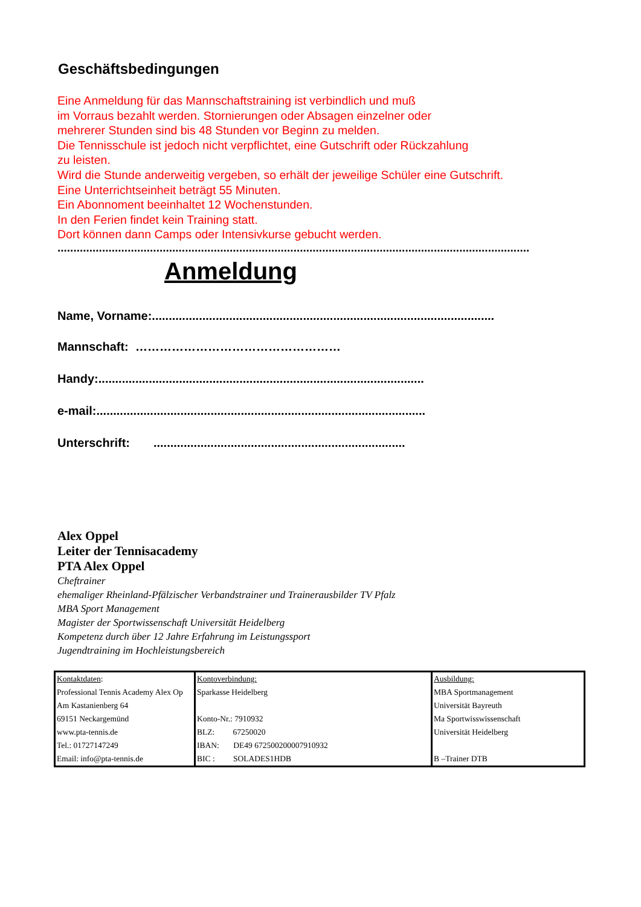Geschäftsbedingungen
Eine Anmeldung für das Mannschaftstraining ist verbindlich und muß
im Vorraus bezahlt werden. Stornierungen oder Absagen einzelner oder
mehrerer Stunden sind bis 48 Stunden vor Beginn zu melden.
Die Tennisschule ist jedoch nicht verpflichtet, eine Gutschrift oder Rückzahlung
zu leisten.
Wird die Stunde anderweitig vergeben, so erhält der jeweilige Schüler eine Gutschrift.
Eine Unterrichtseinheit beträgt 55 Minuten.
Ein Abonnoment beeinhaltet 12 Wochenstunden.
In den Ferien findet kein Training statt.
Dort können dann Camps oder Intensivkurse gebucht werden.
....................................................................................................................................................
Anmeldung
Name, Vorname:......................................................................................................
Mannschaft: ……………………………………………
Handy:.................................................................................................
e-mail:..................................................................................................
Unterschrift: ...........................................................................
Alex Oppel
Leiter der Tennisacademy
PTA Alex Oppel
Cheftrainer
ehemaliger Rheinland-Pfälzischer Verbandstrainer und Trainerausbilder TV Pfalz
MBA Sport Management
Magister der Sportwissenschaft Universität Heidelberg
Kompetenz durch über 12 Jahre Erfahrung im Leistungssport
Jugendtraining im Hochleistungsbereich
| Kontaktdaten : Professional Tennis Academy Alex Op Am Kastanienberg 64 69151 Neckargemünd www.pta-tennis.de Tel.: 01727147249 Email: info@pta-tennis.de | Kontoverbindung: Sparkasse Heidelberg Konto-Nr.: 7910932 BLZ: 67250020 IBAN: DE49 672500200007910932 BIC : SOLADES1HDB | Ausbildung: MBA Sportmanagement Universität Bayreuth Ma Sportwisswissenschaft Universität Heidelberg B –Trainer DTB |